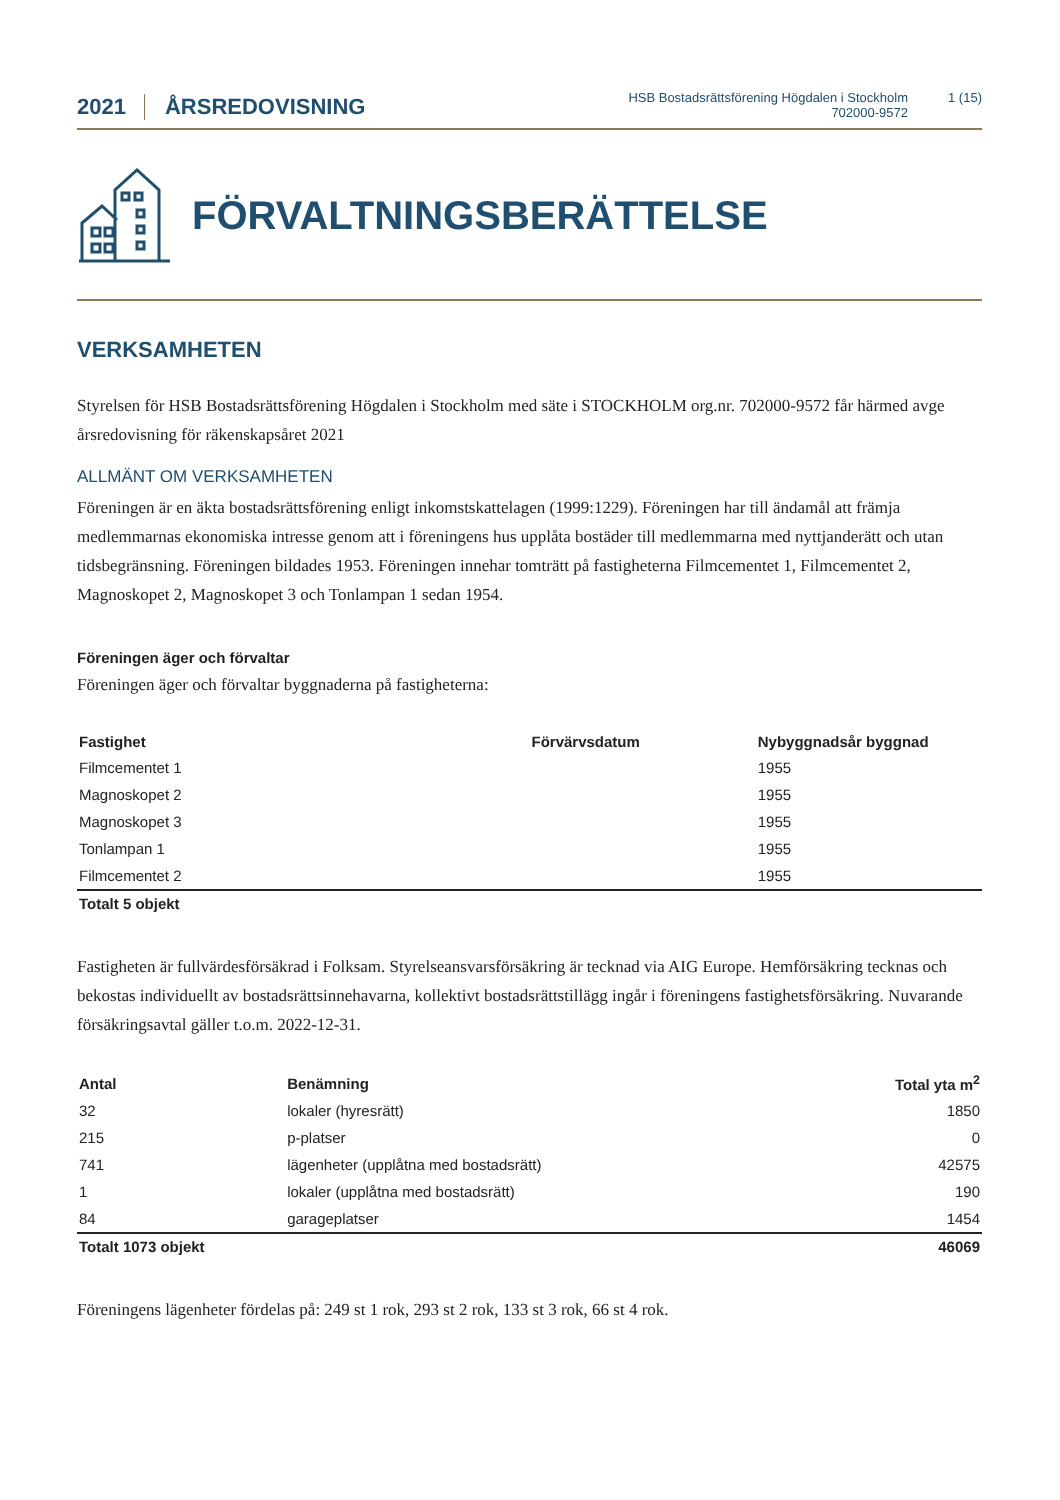2021
ÅRSREDOVISNING
HSB Bostadsrättsförening Högdalen i Stockholm
702000-9572
1 (15)
FÖRVALTNINGSBERÄTTELSE
VERKSAMHETEN
Styrelsen för HSB Bostadsrättsförening Högdalen i Stockholm med säte i STOCKHOLM org.nr. 702000-9572 får härmed avge årsredovisning för räkenskapsåret 2021
ALLMÄNT OM VERKSAMHETEN
Föreningen är en äkta bostadsrättsförening enligt inkomstskattelagen (1999:1229). Föreningen har till ändamål att främja medlemmarnas ekonomiska intresse genom att i föreningens hus upplåta bostäder till medlemmarna med nyttjanderätt och utan tidsbegränsning. Föreningen bildades 1953. Föreningen innehar tomträtt på fastigheterna Filmcementet 1, Filmcementet 2, Magnoskopet 2, Magnoskopet 3 och Tonlampan 1 sedan 1954.
Föreningen äger och förvaltar
Föreningen äger och förvaltar byggnaderna på fastigheterna:
| Fastighet | Förvärvsdatum | Nybyggnadsår byggnad |
| --- | --- | --- |
| Filmcementet 1 | | 1955 |
| Magnoskopet 2 | | 1955 |
| Magnoskopet 3 | | 1955 |
| Tonlampan 1 | | 1955 |
| Filmcementet 2 | | 1955 |
| Totalt 5 objekt | | |
Fastigheten är fullvärdesförsäkrad i Folksam. Styrelseansvarsförsäkring är tecknad via AIG Europe. Hemförsäkring tecknas och bekostas individuellt av bostadsrättsinnehavarna, kollektivt bostadsrättstillägg ingår i föreningens fastighetsförsäkring. Nuvarande försäkringsavtal gäller t.o.m. 2022-12-31.
| Antal | Benämning | Total yta m<sup>2</sup> |
| --- | --- | --- |
| 32 | lokaler (hyresrätt) | 1850 |
| 215 | p-platser | 0 |
| 741 | lägenheter (upplåtna med bostadsrätt) | 42575 |
| 1 | lokaler (upplåtna med bostadsrätt) | 190 |
| 84 | garageplatser | 1454 |
| Totalt 1073 objekt | | 46069 |
Föreningens lägenheter fördelas på: 249 st 1 rok, 293 st 2 rok, 133 st 3 rok, 66 st 4 rok.